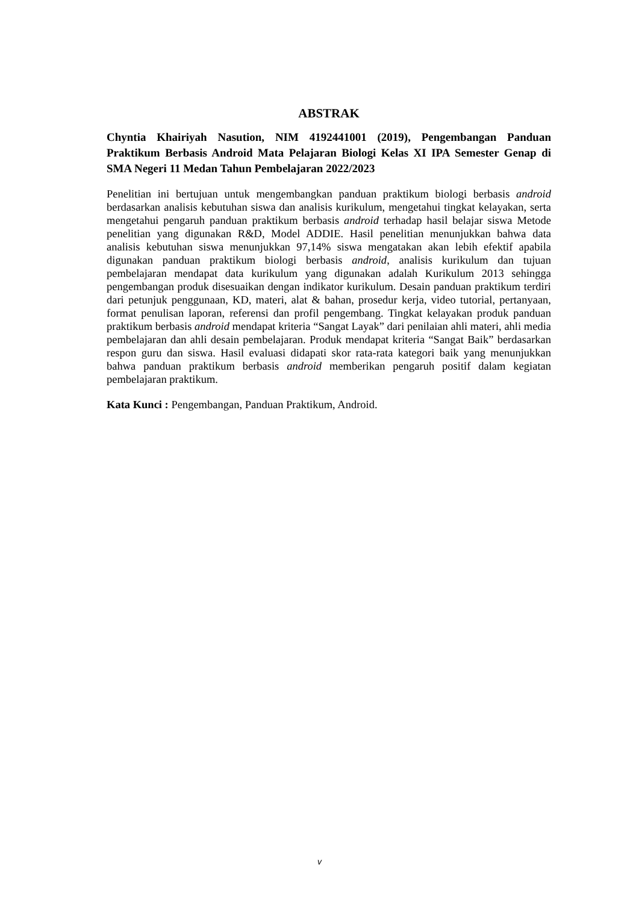ABSTRAK
Chyntia Khairiyah Nasution, NIM 4192441001 (2019), Pengembangan Panduan Praktikum Berbasis Android Mata Pelajaran Biologi Kelas XI IPA Semester Genap di SMA Negeri 11 Medan Tahun Pembelajaran 2022/2023
Penelitian ini bertujuan untuk mengembangkan panduan praktikum biologi berbasis android berdasarkan analisis kebutuhan siswa dan analisis kurikulum, mengetahui tingkat kelayakan, serta mengetahui pengaruh panduan praktikum berbasis android terhadap hasil belajar siswa Metode penelitian yang digunakan R&D, Model ADDIE. Hasil penelitian menunjukkan bahwa data analisis kebutuhan siswa menunjukkan 97,14% siswa mengatakan akan lebih efektif apabila digunakan panduan praktikum biologi berbasis android, analisis kurikulum dan tujuan pembelajaran mendapat data kurikulum yang digunakan adalah Kurikulum 2013 sehingga pengembangan produk disesuaikan dengan indikator kurikulum. Desain panduan praktikum terdiri dari petunjuk penggunaan, KD, materi, alat & bahan, prosedur kerja, video tutorial, pertanyaan, format penulisan laporan, referensi dan profil pengembang. Tingkat kelayakan produk panduan praktikum berbasis android mendapat kriteria “Sangat Layak” dari penilaian ahli materi, ahli media pembelajaran dan ahli desain pembelajaran. Produk mendapat kriteria “Sangat Baik” berdasarkan respon guru dan siswa. Hasil evaluasi didapati skor rata-rata kategori baik yang menunjukkan bahwa panduan praktikum berbasis android memberikan pengaruh positif dalam kegiatan pembelajaran praktikum.
Kata Kunci : Pengembangan, Panduan Praktikum, Android.
v